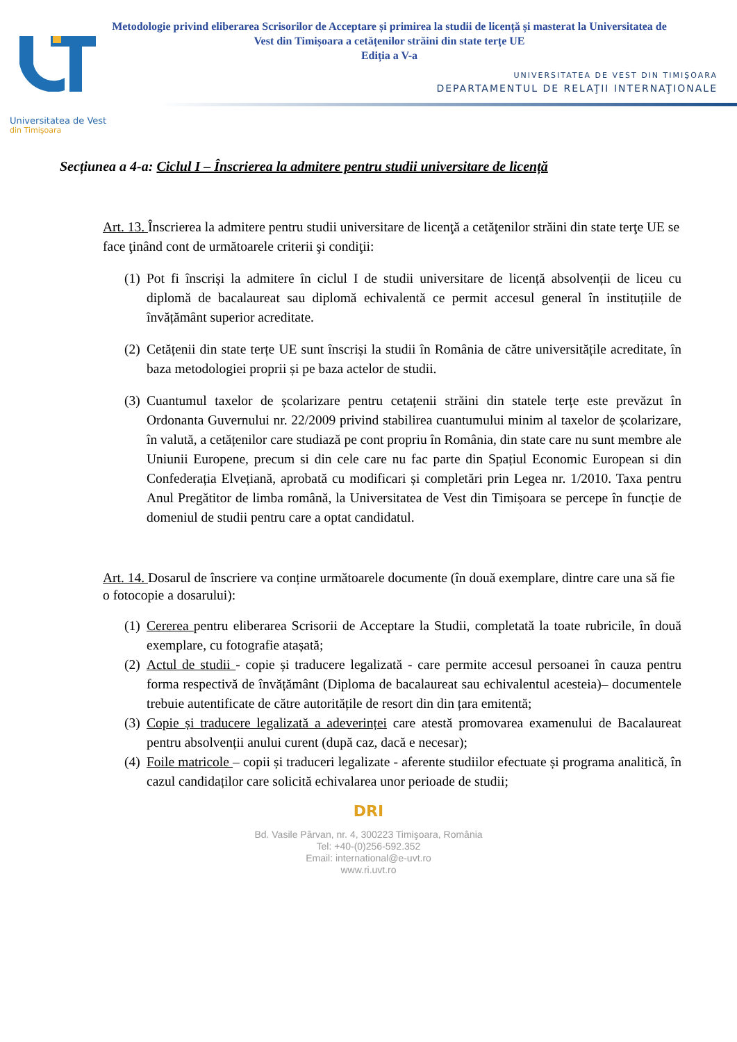Universitatea de Vest
din Timişoara
Metodologie privind eliberarea Scrisorilor de Acceptare și primirea la studii de licență și masterat la Universitatea de
Vest din Timișoara a cetățenilor străini din state terțe UE
Ediția a V-a
UNIVERSITATEA DE VEST DIN TIMIŞOARA
DEPARTAMENTUL DE RELAŢII INTERNAŢIONALE
Secțiunea a 4-a: Ciclul I – Înscrierea la admitere pentru studii universitare de licență
Art. 13. Înscrierea la admitere pentru studii universitare de licenţă a cetăţenilor străini din state terţe UE se face ţinând cont de următoarele criterii şi condiţii:
(1)
Pot fi înscriși la admitere în ciclul I de studii universitare de licență absolvenții de liceu cu diplomă de bacalaureat sau diplomă echivalentă ce permit accesul general în instituțiile de învățământ superior acreditate.
(2)
Cetățenii din state terțe UE sunt înscriși la studii în România de către universitățile acreditate, în baza metodologiei proprii și pe baza actelor de studii.
(3)
Cuantumul taxelor de școlarizare pentru cetațenii străini din statele terțe este prevăzut în Ordonanta Guvernului nr. 22/2009 privind stabilirea cuantumului minim al taxelor de școlarizare, în valută, a cetățenilor care studiază pe cont propriu în România, din state care nu sunt membre ale Uniunii Europene, precum si din cele care nu fac parte din Spațiul Economic European si din Confederația Elvețiană, aprobată cu modificari și completări prin Legea nr. 1/2010. Taxa pentru Anul Pregătitor de limba română, la Universitatea de Vest din Timișoara se percepe în funcție de domeniul de studii pentru care a optat candidatul.
Art. 14. Dosarul de înscriere va conține următoarele documente (în două exemplare, dintre care una să fie o fotocopie a dosarului):
(1)
Cererea pentru eliberarea Scrisorii de Acceptare la Studii, completată la toate rubricile, în două exemplare, cu fotografie atașată;
(2)
Actul de studii - copie și traducere legalizată - care permite accesul persoanei în cauza pentru forma respectivă de învățământ (Diploma de bacalaureat sau echivalentul acesteia)– documentele trebuie autentificate de către autoritățile de resort din din țara emitentă;
(3)
Copie și traducere legalizată a adeverinței care atestă promovarea examenului de Bacalaureat pentru absolvenții anului curent (după caz, dacă e necesar);
(4)
Foile matricole – copii și traduceri legalizate - aferente studiilor efectuate și programa analitică, în cazul candidaților care solicită echivalarea unor perioade de studii;
DRI
Bd. Vasile Pârvan, nr. 4, 300223 Timişoara, România
Tel: +40-(0)256-592.352
Email: international@e-uvt.ro
www.ri.uvt.ro